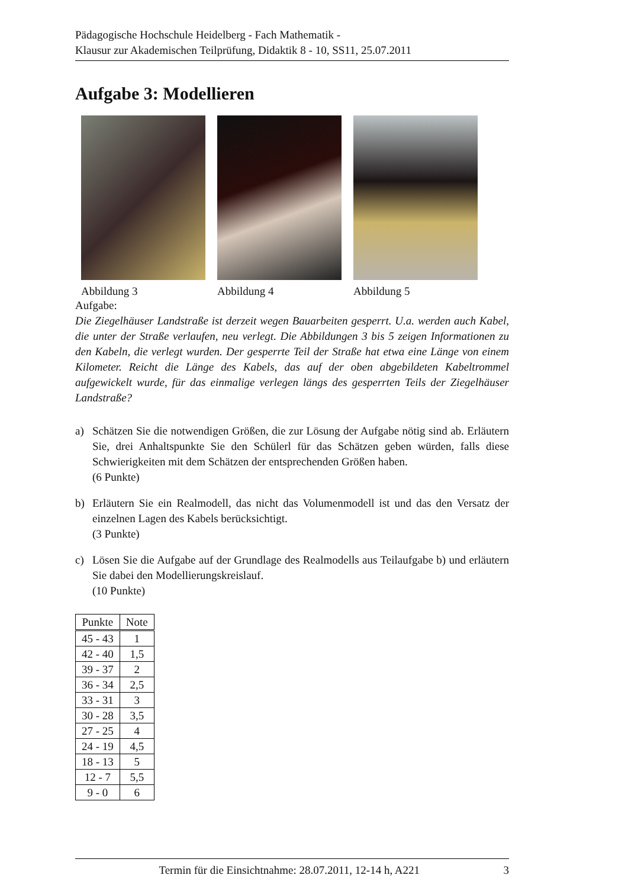Pädagogische Hochschule Heidelberg - Fach Mathematik -
Klausur zur Akademischen Teilprüfung, Didaktik 8 - 10, SS11, 25.07.2011
Aufgabe 3: Modellieren
Abbildung 3 Abbildung 4 Abbildung 5
Aufgabe:
Die Ziegelhäuser Landstraße ist derzeit wegen Bauarbeiten gesperrt. U.a. werden auch Kabel, die unter der Straße verlaufen, neu verlegt. Die Abbildungen 3 bis 5 zeigen Informationen zu den Kabeln, die verlegt wurden. Der gesperrte Teil der Straße hat etwa eine Länge von einem Kilometer. Reicht die Länge des Kabels, das auf der oben abgebildeten Kabeltrommel aufgewickelt wurde, für das einmalige verlegen längs des gesperrten Teils der Ziegelhäuser Landstraße?
a)
Schätzen Sie die notwendigen Größen, die zur Lösung der Aufgabe nötig sind ab. Erläutern Sie, drei Anhaltspunkte Sie den Schülerl für das Schätzen geben würden, falls diese Schwierigkeiten mit dem Schätzen der entsprechenden Größen haben.
(6 Punkte)
b)
Erläutern Sie ein Realmodell, das nicht das Volumenmodell ist und das den Versatz der einzelnen Lagen des Kabels berücksichtigt.
(3 Punkte)
c)
Lösen Sie die Aufgabe auf der Grundlage des Realmodells aus Teilaufgabe b) und erläutern Sie dabei den Modellierungskreislauf.
(10 Punkte)
| Punkte | Note |
| --- | --- |
| 45 - 43 | 1 |
| 42 - 40 | 1,5 |
| 39 - 37 | 2 |
| 36 - 34 | 2,5 |
| 33 - 31 | 3 |
| 30 - 28 | 3,5 |
| 27 - 25 | 4 |
| 24 - 19 | 4,5 |
| 18 - 13 | 5 |
| 12 - 7 | 5,5 |
| 9 - 0 | 6 |
Termin für die Einsichtnahme: 28.07.2011, 12-14 h, A221 3